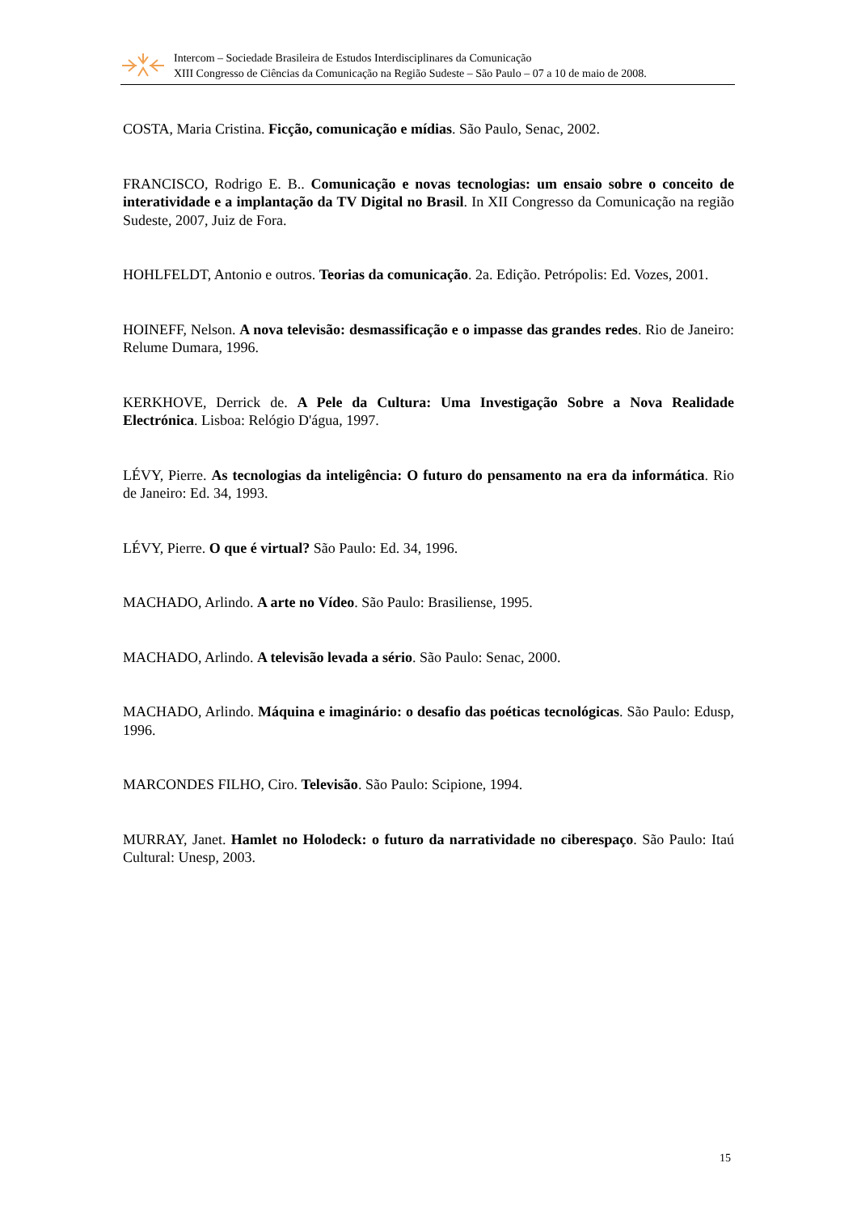Intercom – Sociedade Brasileira de Estudos Interdisciplinares da Comunicação
XIII Congresso de Ciências da Comunicação na Região Sudeste – São Paulo – 07 a 10 de maio de 2008.
COSTA, Maria Cristina. Ficção, comunicação e mídias. São Paulo, Senac, 2002.
FRANCISCO, Rodrigo E. B.. Comunicação e novas tecnologias: um ensaio sobre o conceito de interatividade e a implantação da TV Digital no Brasil. In XII Congresso da Comunicação na região Sudeste, 2007, Juiz de Fora.
HOHLFELDT, Antonio e outros. Teorias da comunicação. 2a. Edição. Petrópolis: Ed. Vozes, 2001.
HOINEFF, Nelson. A nova televisão: desmassificação e o impasse das grandes redes. Rio de Janeiro: Relume Dumara, 1996.
KERKHOVE, Derrick de. A Pele da Cultura: Uma Investigação Sobre a Nova Realidade Electrónica. Lisboa: Relógio D'água, 1997.
LÉVY, Pierre. As tecnologias da inteligência: O futuro do pensamento na era da informática. Rio de Janeiro: Ed. 34, 1993.
LÉVY, Pierre. O que é virtual? São Paulo: Ed. 34, 1996.
MACHADO, Arlindo. A arte no Vídeo. São Paulo: Brasiliense, 1995.
MACHADO, Arlindo. A televisão levada a sério. São Paulo: Senac, 2000.
MACHADO, Arlindo. Máquina e imaginário: o desafio das poéticas tecnológicas. São Paulo: Edusp, 1996.
MARCONDES FILHO, Ciro. Televisão. São Paulo: Scipione, 1994.
MURRAY, Janet. Hamlet no Holodeck: o futuro da narratividade no ciberespaço. São Paulo: Itaú Cultural: Unesp, 2003.
15